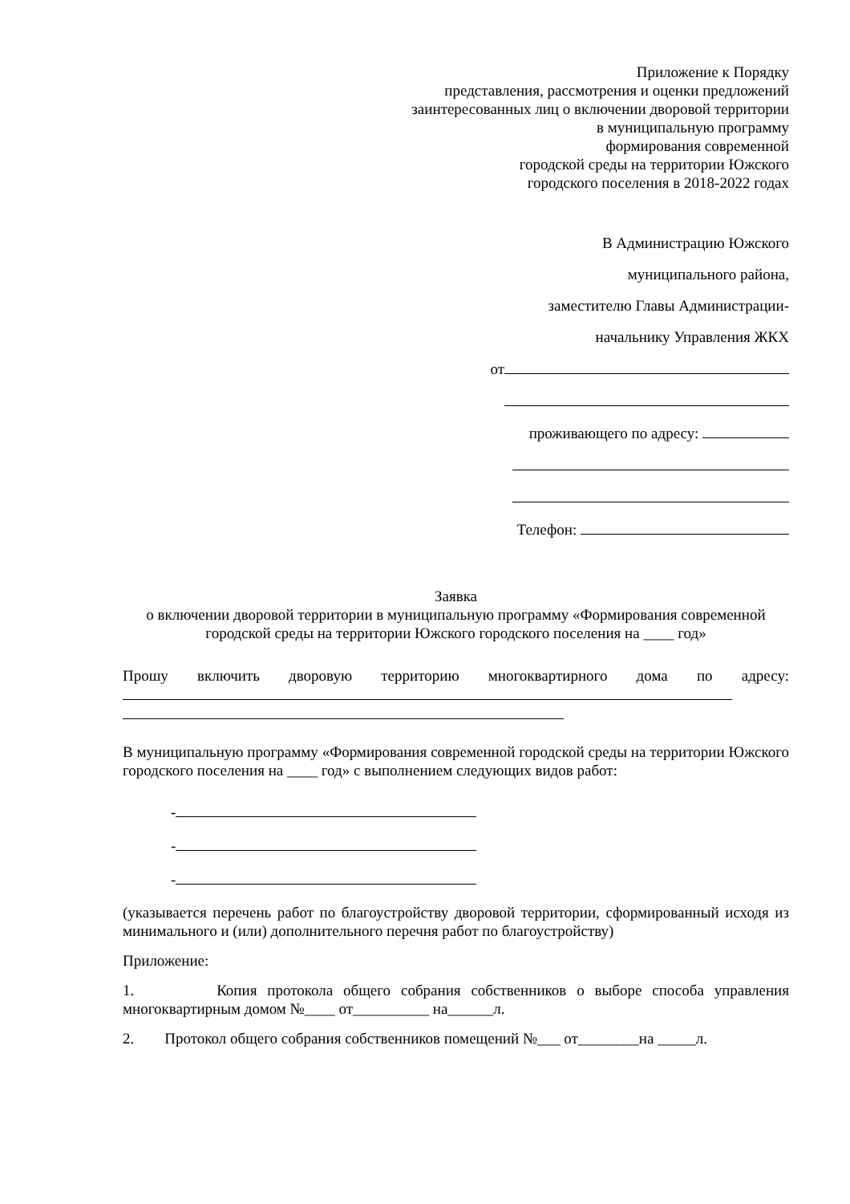Приложение к Порядку
представления, рассмотрения и оценки предложений
заинтересованных лиц о включении дворовой территории
в муниципальную программу
формирования современной
городской среды на территории Южского
городского поселения в 2018-2022 годах
В Администрацию Южского
муниципального района,
заместителю Главы Администрации-
начальнику Управления ЖКХ
от
проживающего по адресу:
Телефон:
Заявка
о включении дворовой территории в муниципальную программу «Формирования современной городской среды на территории Южского городского поселения на ____ год»
Прошу включить дворовую территорию многоквартирного дома по адресу:
В муниципальную программу «Формирования современной городской среды на территории Южского городского поселения на ____ год» с выполнением следующих видов работ:
-
-
-
(указывается перечень работ по благоустройству дворовой территории, сформированный исходя из минимального и (или) дополнительного перечня работ по благоустройству)
Приложение:
1. Копия протокола общего собрания собственников о выборе способа управления многоквартирным домом №____ от__________ на______л.
2. Протокол общего собрания собственников помещений №___ от________на _____л.